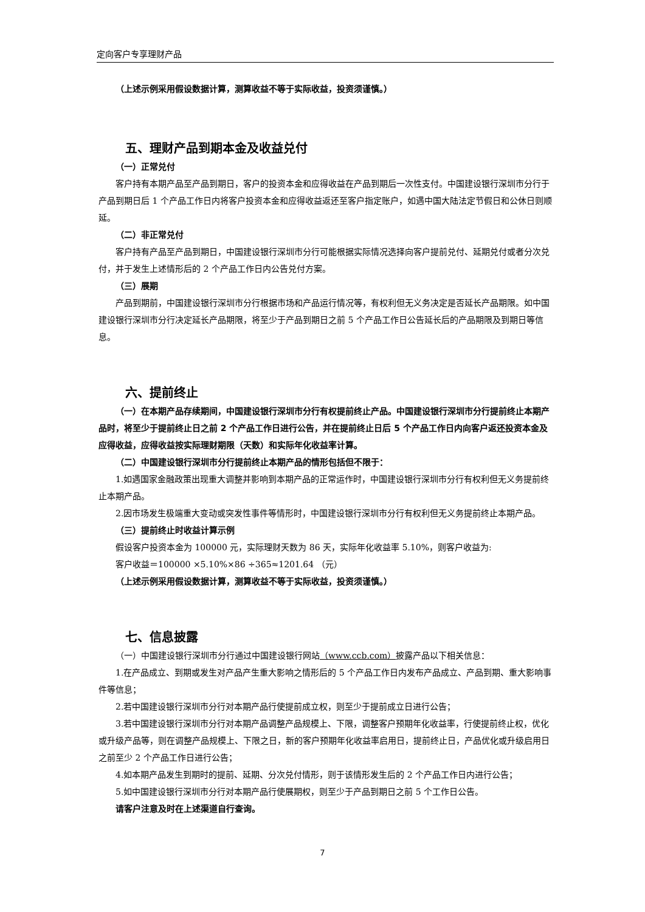定向客户专享理财产品
（上述示例采用假设数据计算，测算收益不等于实际收益，投资须谨慎。）
五、理财产品到期本金及收益兑付
（一）正常兑付
客户持有本期产品至产品到期日，客户的投资本金和应得收益在产品到期后一次性支付。中国建设银行深圳市分行于产品到期日后 1 个产品工作日内将客户投资本金和应得收益返还至客户指定账户，如遇中国大陆法定节假日和公休日则顺延。
（二）非正常兑付
客户持有产品至产品到期日，中国建设银行深圳市分行可能根据实际情况选择向客户提前兑付、延期兑付或者分次兑付，并于发生上述情形后的 2 个产品工作日内公告兑付方案。
（三）展期
产品到期前，中国建设银行深圳市分行根据市场和产品运行情况等，有权利但无义务决定是否延长产品期限。如中国建设银行深圳市分行决定延长产品期限，将至少于产品到期日之前 5 个产品工作日公告延长后的产品期限及到期日等信息。
六、提前终止
（一）在本期产品存续期间，中国建设银行深圳市分行有权提前终止产品。中国建设银行深圳市分行提前终止本期产品时，将至少于提前终止日之前 2 个产品工作日进行公告，并在提前终止日后 5 个产品工作日内向客户返还投资本金及应得收益，应得收益按实际理财期限（天数）和实际年化收益率计算。
（二）中国建设银行深圳市分行提前终止本期产品的情形包括但不限于：
1.如遇国家金融政策出现重大调整并影响到本期产品的正常运作时，中国建设银行深圳市分行有权利但无义务提前终止本期产品。
2.因市场发生极端重大变动或突发性事件等情形时，中国建设银行深圳市分行有权利但无义务提前终止本期产品。
（三）提前终止时收益计算示例
假设客户投资本金为 100000 元，实际理财天数为 86 天，实际年化收益率 5.10%，则客户收益为:
客户收益＝100000 ×5.10%×86 ÷365≈1201.64 （元）
（上述示例采用假设数据计算，测算收益不等于实际收益，投资须谨慎。）
七、信息披露
（一）中国建设银行深圳市分行通过中国建设银行网站（www.ccb.com）披露产品以下相关信息：
1.在产品成立、到期或发生对产品产生重大影响之情形后的 5 个产品工作日内发布产品成立、产品到期、重大影响事件等信息；
2.若中国建设银行深圳市分行对本期产品行使提前成立权，则至少于提前成立日进行公告；
3.若中国建设银行深圳市分行对本期产品调整产品规模上、下限，调整客户预期年化收益率，行使提前终止权，优化或升级产品等，则在调整产品规模上、下限之日，新的客户预期年化收益率启用日，提前终止日，产品优化或升级启用日之前至少 2 个产品工作日进行公告；
4.如本期产品发生到期时的提前、延期、分次兑付情形，则于该情形发生后的 2 个产品工作日内进行公告；
5.如中国建设银行深圳市分行对本期产品行使展期权，则至少于产品到期日之前 5 个工作日公告。
请客户注意及时在上述渠道自行查询。
7